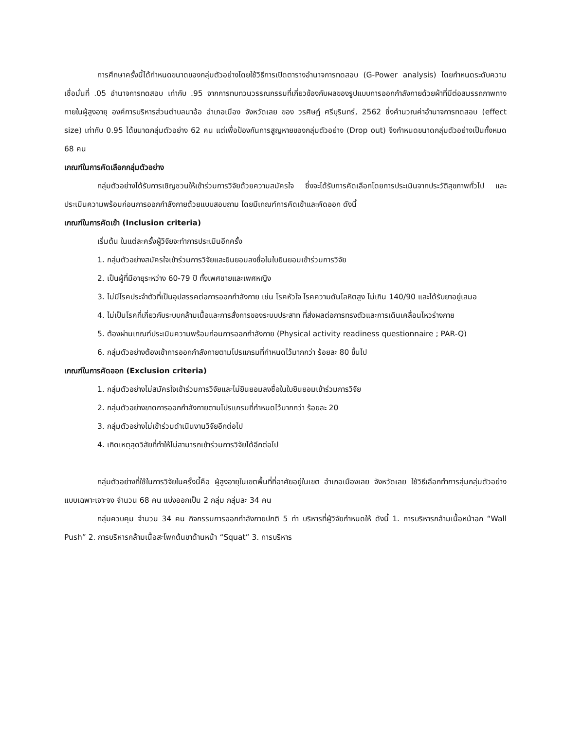การศึกษาครั้งนี้ได้กำหนดขนาดของกลุ่มตัวอย่างโดยใช้วิธีการเปิดตารางอำนาจการทดสอบ (G-Power analysis) โดยกำหนดระดับความเชื่อมั่นที่ .05 อำนาจการทดสอบ เท่ากับ .95 จากการทบทวนวรรณกรรมที่เกี่ยวข้องกับผลของรูปแบบการออกกำลังกายด้วยผ้าที่มีต่อสมรรถภาพทางกายในผู้สูงอายุ องค์การบริหารส่วนตำบลนาอ้อ อำเภอเมือง จังหวัดเลย ของ วรศิษฎ์ ศรีบุรินทร์, 2562 ซึ่งคำนวณค่าอำนาจการทดสอบ (effect size) เท่ากับ 0.95 ได้ขนาดกลุ่มตัวอย่าง 62 คน แต่เพื่อป้องกันการสูญหายของกลุ่มตัวอย่าง (Drop out) จึงกำหนดขนาดกลุ่มตัวอย่างเป็นทั้งหมด 68 คน
เกณฑ์ในการคัดเลือกกลุ่มตัวอย่าง
กลุ่มตัวอย่างได้รับการเชิญชวนให้เข้าร่วมการวิจัยด้วยความสมัครใจ ซึ่งจะได้รับการคัดเลือกโดยการประเมินจากประวัติสุขภาพทั่วไป และประเมินความพร้อมก่อนการออกกำลังกายด้วยแบบสอบถาม โดยมีเกณฑ์การคัดเข้าและคัดออก ดังนี้
เกณฑ์ในการคัดเข้า (Inclusion criteria)
เริ่มต้น ในแต่ละครั้งผู้วิจัยจะทำการประเมินอีกครั้ง
1. กลุ่มตัวอย่างสมัครใจเข้าร่วมการวิจัยและยินยอมลงชื่อในใบยินยอมเข้าร่วมการวิจัย
2. เป็นผู้ที่มีอายุระหว่าง 60-79 ปี ทั้งเพศชายและเพศหญิง
3. ไม่มีโรคประจำตัวที่เป็นอุปสรรคต่อการออกกำลังกาย เช่น โรคหัวใจ โรคความดันโลหิตสูง ไม่เกิน 140/90 และได้รับยาอยู่เสมอ
4. ไม่เป็นโรคที่เกี่ยวกับระบบกล้ามเนื้อและการสั่งการของระบบประสาท ที่ส่งผลต่อการทรงตัวและการเดินเคลื่อนไหวร่างกาย
5. ต้องผ่านเกณฑ์ประเมินความพร้อมก่อนการออกกำลังกาย (Physical activity readiness questionnaire ; PAR-Q)
6. กลุ่มตัวอย่างต้องเข้าการออกกำลังกายตามโปรแกรมที่กำหนดไว้มากกว่า ร้อยละ 80 ขึ้นไป
เกณฑ์ในการคัดออก (Exclusion criteria)
1. กลุ่มตัวอย่างไม่สมัครใจเข้าร่วมการวิจัยและไม่ยินยอมลงชื่อในใบยินยอมเข้าร่วมการวิจัย
2. กลุ่มตัวอย่างขาดการออกกำลังกายตามโปรแกรมที่กำหนดไว้มากกว่า ร้อยละ 20
3. กลุ่มตัวอย่างไม่เข้าร่วมดำเนินงานวิจัยอีกต่อไป
4. เกิดเหตุสุดวิสัยที่ทำให้ไม่สามารถเข้าร่วมการวิจัยได้อีกต่อไป
กลุ่มตัวอย่างที่ใช้ในการวิจัยในครั้งนี้คือ ผู้สูงอายุในเขตพื้นที่ที่อาศัยอยู่ในเขต อำเภอเมืองเลย จังหวัดเลย ใช้วิธีเลือกทำการสุ่มกลุ่มตัวอย่างแบบเฉพาะเจาะจง จำนวน 68 คน แบ่งออกเป็น 2 กลุ่ม กลุ่มละ 34 คน
กลุ่มควบคุม จำนวน 34 คน กิจกรรมการออกกำลังกายปกติ 5 ท่า บริหารที่ผู้วิจัยกำหนดให้ ดังนี้ 1. การบริหารกล้ามเนื้อหน้าอก “Wall Push” 2. การบริหารกล้ามเนื้อสะโพกต้นขาด้านหน้า “Squat” 3. การบริหาร